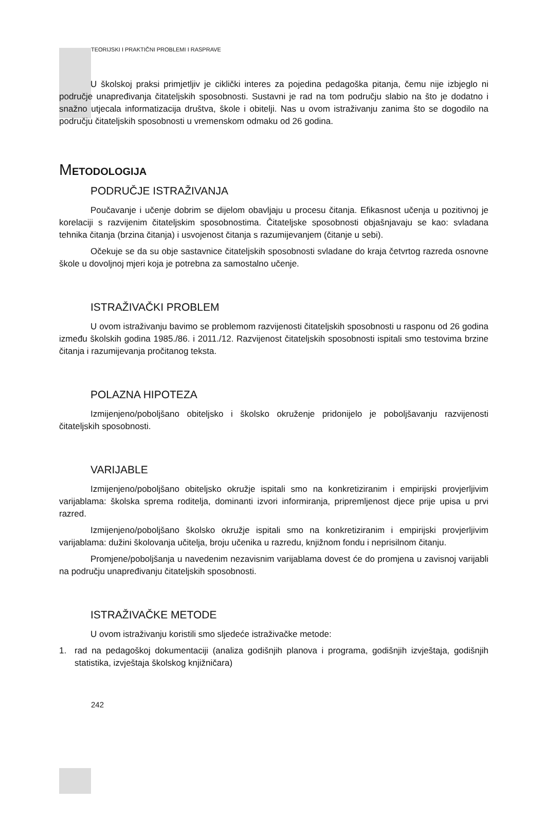TEORIJSKI I PRAKTIČNI PROBLEMI I RASPRAVE
U školskoj praksi primjetljiv je ciklički interes za pojedina pedagoška pitanja, čemu nije izbjeglo ni područje unapređivanja čitateljskih sposobnosti. Sustavni je rad na tom području slabio na što je dodatno i snažno utjecala informatizacija društva, škole i obitelji. Nas u ovom istraživanju zanima što se dogodilo na području čitateljskih sposobnosti u vremenskom odmaku od 26 godina.
METODOLOGIJA
PODRUČJE ISTRAŽIVANJA
Poučavanje i učenje dobrim se dijelom obavljaju u procesu čitanja. Efikasnost učenja u pozitivnoj je korelaciji s razvijenim čitateljskim sposobnostima. Čitateljske sposobnosti objašnjavaju se kao: svladana tehnika čitanja (brzina čitanja) i usvojenost čitanja s razumijevanjem (čitanje u sebi).
Očekuje se da su obje sastavnice čitateljskih sposobnosti svladane do kraja četvrtog razreda osnovne škole u dovoljnoj mjeri koja je potrebna za samostalno učenje.
ISTRAŽIVAČKI PROBLEM
U ovom istraživanju bavimo se problemom razvijenosti čitateljskih sposobnosti u rasponu od 26 godina između školskih godina 1985./86. i 2011./12. Razvijenost čitateljskih sposobnosti ispitali smo testovima brzine čitanja i razumijevanja pročitanog teksta.
POLAZNA HIPOTEZA
Izmijenjeno/poboljšano obiteljsko i školsko okruženje pridonijelo je poboljšavanju razvijenosti čitateljskih sposobnosti.
VARIJABLE
Izmijenjeno/poboljšano obiteljsko okružje ispitali smo na konkretiziranim i empirijski provjerljivim varijablama: školska sprema roditelja, dominanti izvori informiranja, pripremljenost djece prije upisa u prvi razred.
Izmijenjeno/poboljšano školsko okružje ispitali smo na konkretiziranim i empirijski provjerljivim varijablama: dužini školovanja učitelja, broju učenika u razredu, knjižnom fondu i neprisilnom čitanju.
Promjene/poboljšanja u navedenim nezavisnim varijablama dovest će do promjena u zavisnoj varijabli na području unapređivanju čitateljskih sposobnosti.
ISTRAŽIVAČKE METODE
U ovom istraživanju koristili smo sljedeće istraživačke metode:
1. rad na pedagoškoj dokumentaciji (analiza godišnjih planova i programa, godišnjih izvještaja, godišnjih statistika, izvještaja školskog knjižničara)
242